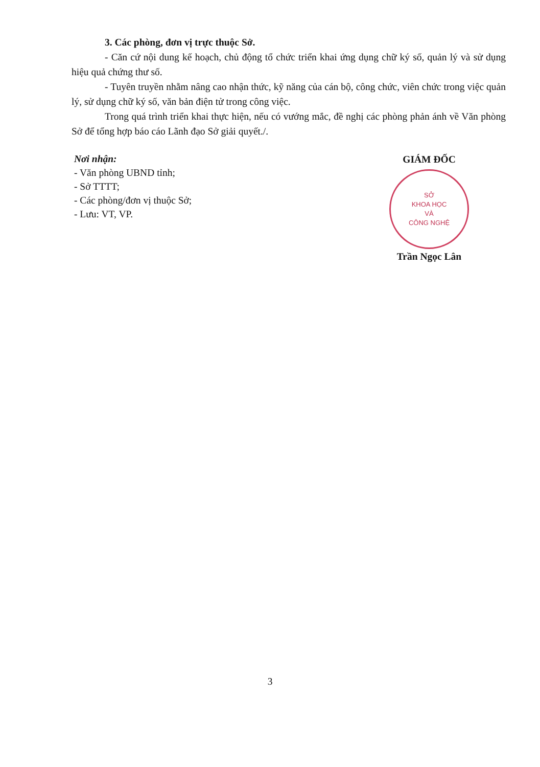3. Các phòng, đơn vị trực thuộc Sở.
- Căn cứ nội dung kế hoạch, chủ động tổ chức triển khai ứng dụng chữ ký số, quản lý và sử dụng hiệu quả chứng thư số.
- Tuyên truyền nhằm nâng cao nhận thức, kỹ năng của cán bộ, công chức, viên chức trong việc quản lý, sử dụng chữ ký số, văn bản điện tử trong công việc.
Trong quá trình triển khai thực hiện, nếu có vướng mắc, đề nghị các phòng phản ánh về Văn phòng Sở để tổng hợp báo cáo Lãnh đạo Sở giải quyết./.
Nơi nhận:
- Văn phòng UBND tỉnh;
- Sở TTTT;
- Các phòng/đơn vị thuộc Sở;
- Lưu: VT, VP.
GIÁM ĐỐC
SỞ
KHOA HỌC
VÀ
CÔNG NGHỆ
Trần Ngọc Lân
3